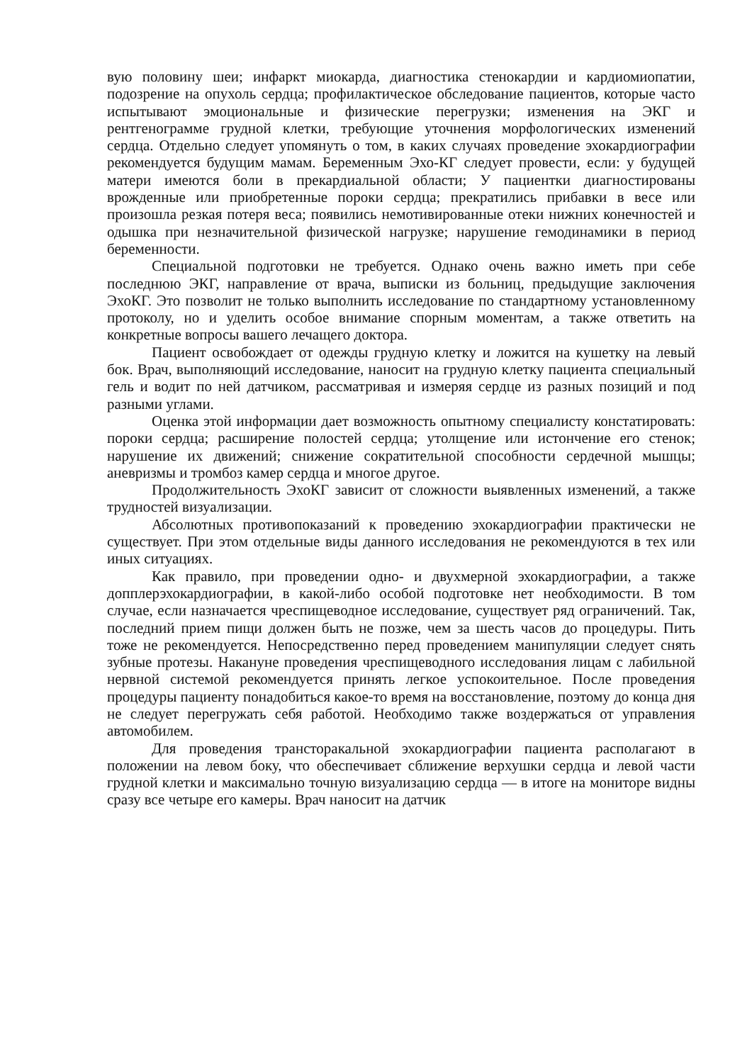вую половину шеи; инфаркт миокарда, диагностика стенокардии и кардиомиопатии, подозрение на опухоль сердца; профилактическое обследование пациентов, которые часто испытывают эмоциональные и физические перегрузки; изменения на ЭКГ и рентгенограмме грудной клетки, требующие уточнения морфологических изменений сердца. Отдельно следует упомянуть о том, в каких случаях проведение эхокардиографии рекомендуется будущим мамам. Беременным Эхо-КГ следует провести, если: у будущей матери имеются боли в прекардиальной области; У пациентки диагностированы врожденные или приобретенные пороки сердца; прекратились прибавки в весе или произошла резкая потеря веса; появились немотивированные отеки нижних конечностей и одышка при незначительной физической нагрузке; нарушение гемодинамики в период беременности.
Специальной подготовки не требуется. Однако очень важно иметь при себе последнюю ЭКГ, направление от врача, выписки из больниц, предыдущие заключения ЭхоКГ. Это позволит не только выполнить исследование по стандартному установленному протоколу, но и уделить особое внимание спорным моментам, а также ответить на конкретные вопросы вашего лечащего доктора.
Пациент освобождает от одежды грудную клетку и ложится на кушетку на левый бок. Врач, выполняющий исследование, наносит на грудную клетку пациента специальный гель и водит по ней датчиком, рассматривая и измеряя сердце из разных позиций и под разными углами.
Оценка этой информации дает возможность опытному специалисту констатировать: пороки сердца; расширение полостей сердца; утолщение или истончение его стенок; нарушение их движений; снижение сократительной способности сердечной мышцы; аневризмы и тромбоз камер сердца и многое другое.
Продолжительность ЭхоКГ зависит от сложности выявленных изменений, а также трудностей визуализации.
Абсолютных противопоказаний к проведению эхокардиографии практически не существует. При этом отдельные виды данного исследования не рекомендуются в тех или иных ситуациях.
Как правило, при проведении одно- и двухмерной эхокардиографии, а также допплерэхокардиографии, в какой-либо особой подготовке нет необходимости. В том случае, если назначается чреспищеводное исследование, существует ряд ограничений. Так, последний прием пищи должен быть не позже, чем за шесть часов до процедуры. Пить тоже не рекомендуется. Непосредственно перед проведением манипуляции следует снять зубные протезы. Накануне проведения чреспищеводного исследования лицам с лабильной нервной системой рекомендуется принять легкое успокоительное. После проведения процедуры пациенту понадобиться какое-то время на восстановление, поэтому до конца дня не следует перегружать себя работой. Необходимо также воздержаться от управления автомобилем.
Для проведения трансторакальной эхокардиографии пациента располагают в положении на левом боку, что обеспечивает сближение верхушки сердца и левой части грудной клетки и максимально точную визуализацию сердца — в итоге на мониторе видны сразу все четыре его камеры. Врач наносит на датчик